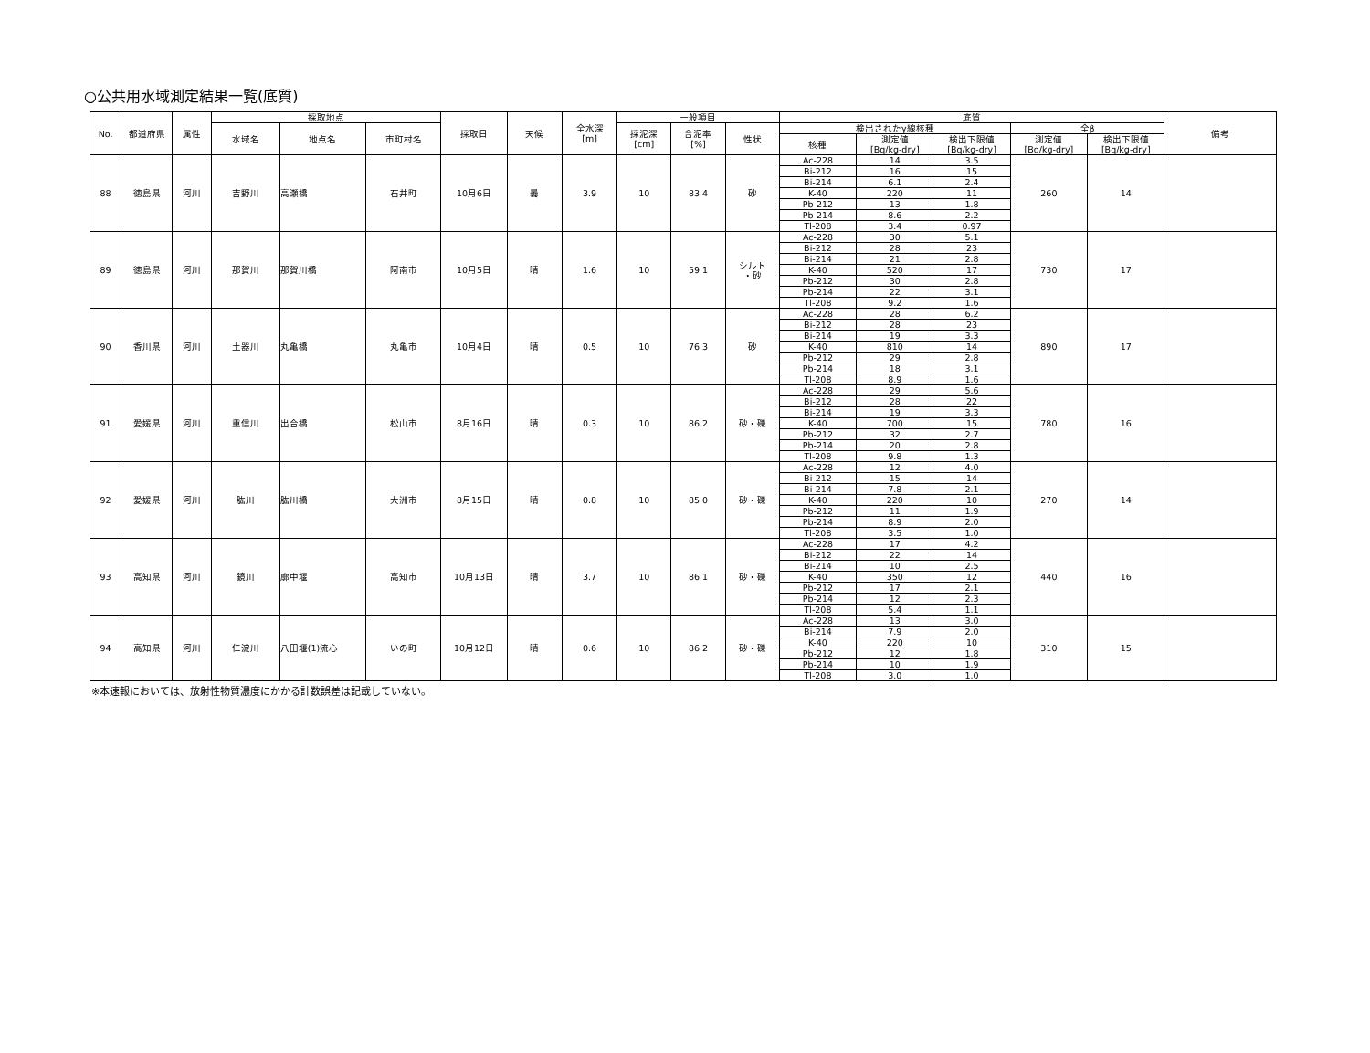○公共用水域測定結果一覧(底質)
| No. | 都道府県 | 属性 | 採取地点 | | | 採取日 | 天候 | 全水深 [m] | 一般項目 | | | 底質 | | | | | 備考 |
| --- | --- | --- | --- | --- | --- | --- | --- | --- | --- | --- | --- | --- | --- | --- | --- | --- | --- |
| | | | 水域名 | 地点名 | 市町村名 | | | | 採泥深 [cm] | 含泥率 [%] | 性状 | 検出されたγ線核種 | | | 全β | | |
| | | | | | | | | | | | | 核種 | 測定値 [Bq/kg-dry] | 検出下限値 [Bq/kg-dry] | 測定値 [Bq/kg-dry] | 検出下限値 [Bq/kg-dry] | |
| 88 | 徳島県 | 河川 | 吉野川 | 高瀬橋 | 石井町 | 10月6日 | 曇 | 3.9 | 10 | 83.4 | 砂 | Ac-228 | 14 | 3.5 | 260 | 14 | |
| | | | | | | | | | | | | Bi-212 | 16 | 15 | | | |
| | | | | | | | | | | | | Bi-214 | 6.1 | 2.4 | | | |
| | | | | | | | | | | | | K-40 | 220 | 11 | | | |
| | | | | | | | | | | | | Pb-212 | 13 | 1.8 | | | |
| | | | | | | | | | | | | Pb-214 | 8.6 | 2.2 | | | |
| | | | | | | | | | | | | Tl-208 | 3.4 | 0.97 | | | |
| 89 | 徳島県 | 河川 | 那賀川 | 那賀川橋 | 阿南市 | 10月5日 | 晴 | 1.6 | 10 | 59.1 | シルト ・砂 | Ac-228 | 30 | 5.1 | 730 | 17 | |
| | | | | | | | | | | | | Bi-212 | 28 | 23 | | | |
| | | | | | | | | | | | | Bi-214 | 21 | 2.8 | | | |
| | | | | | | | | | | | | K-40 | 520 | 17 | | | |
| | | | | | | | | | | | | Pb-212 | 30 | 2.8 | | | |
| | | | | | | | | | | | | Pb-214 | 22 | 3.1 | | | |
| | | | | | | | | | | | | Tl-208 | 9.2 | 1.6 | | | |
| 90 | 香川県 | 河川 | 土器川 | 丸亀橋 | 丸亀市 | 10月4日 | 晴 | 0.5 | 10 | 76.3 | 砂 | Ac-228 | 28 | 6.2 | 890 | 17 | |
| | | | | | | | | | | | | Bi-212 | 28 | 23 | | | |
| | | | | | | | | | | | | Bi-214 | 19 | 3.3 | | | |
| | | | | | | | | | | | | K-40 | 810 | 14 | | | |
| | | | | | | | | | | | | Pb-212 | 29 | 2.8 | | | |
| | | | | | | | | | | | | Pb-214 | 18 | 3.1 | | | |
| | | | | | | | | | | | | Tl-208 | 8.9 | 1.6 | | | |
| 91 | 愛媛県 | 河川 | 重信川 | 出合橋 | 松山市 | 8月16日 | 晴 | 0.3 | 10 | 86.2 | 砂・礫 | Ac-228 | 29 | 5.6 | 780 | 16 | |
| | | | | | | | | | | | | Bi-212 | 28 | 22 | | | |
| | | | | | | | | | | | | Bi-214 | 19 | 3.3 | | | |
| | | | | | | | | | | | | K-40 | 700 | 15 | | | |
| | | | | | | | | | | | | Pb-212 | 32 | 2.7 | | | |
| | | | | | | | | | | | | Pb-214 | 20 | 2.8 | | | |
| | | | | | | | | | | | | Tl-208 | 9.8 | 1.3 | | | |
| 92 | 愛媛県 | 河川 | 肱川 | 肱川橋 | 大洲市 | 8月15日 | 晴 | 0.8 | 10 | 85.0 | 砂・礫 | Ac-228 | 12 | 4.0 | 270 | 14 | |
| | | | | | | | | | | | | Bi-212 | 15 | 14 | | | |
| | | | | | | | | | | | | Bi-214 | 7.8 | 2.1 | | | |
| | | | | | | | | | | | | K-40 | 220 | 10 | | | |
| | | | | | | | | | | | | Pb-212 | 11 | 1.9 | | | |
| | | | | | | | | | | | | Pb-214 | 8.9 | 2.0 | | | |
| | | | | | | | | | | | | Tl-208 | 3.5 | 1.0 | | | |
| 93 | 高知県 | 河川 | 鏡川 | 廓中堰 | 高知市 | 10月13日 | 晴 | 3.7 | 10 | 86.1 | 砂・礫 | Ac-228 | 17 | 4.2 | 440 | 16 | |
| | | | | | | | | | | | | Bi-212 | 22 | 14 | | | |
| | | | | | | | | | | | | Bi-214 | 10 | 2.5 | | | |
| | | | | | | | | | | | | K-40 | 350 | 12 | | | |
| | | | | | | | | | | | | Pb-212 | 17 | 2.1 | | | |
| | | | | | | | | | | | | Pb-214 | 12 | 2.3 | | | |
| | | | | | | | | | | | | Tl-208 | 5.4 | 1.1 | | | |
| 94 | 高知県 | 河川 | 仁淀川 | 八田堰(1)流心 | いの町 | 10月12日 | 晴 | 0.6 | 10 | 86.2 | 砂・礫 | Ac-228 | 13 | 3.0 | 310 | 15 | |
| | | | | | | | | | | | | Bi-214 | 7.9 | 2.0 | | | |
| | | | | | | | | | | | | K-40 | 220 | 10 | | | |
| | | | | | | | | | | | | Pb-212 | 12 | 1.8 | | | |
| | | | | | | | | | | | | Pb-214 | 10 | 1.9 | | | |
| | | | | | | | | | | | | Tl-208 | 3.0 | 1.0 | | | |
※本速報においては、放射性物質濃度にかかる計数誤差は記載していない。